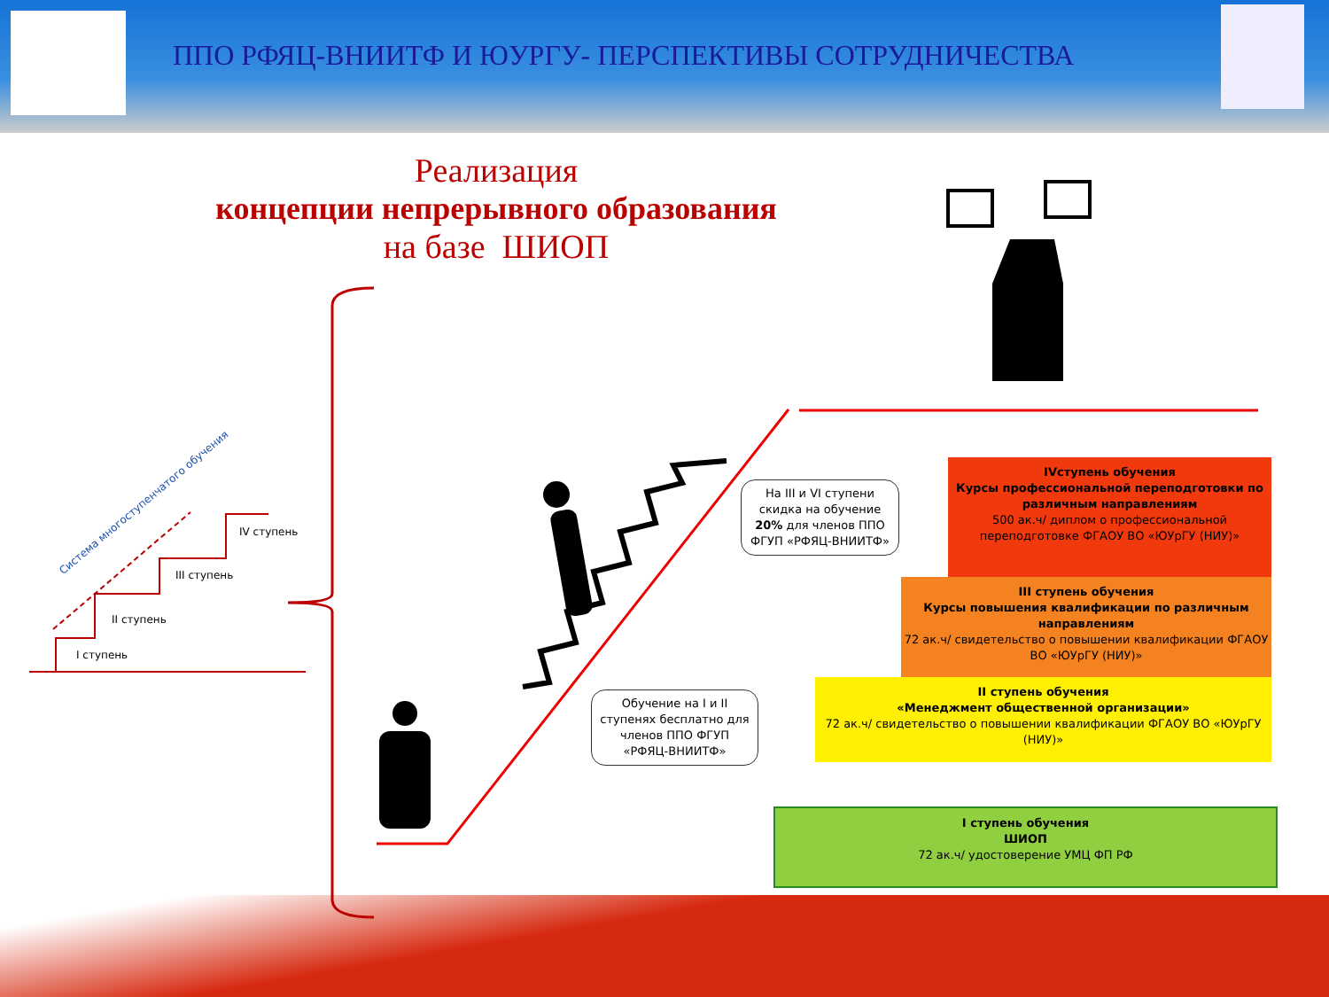ППО РФЯЦ-ВНИИТФ И ЮУРГУ- ПЕРСПЕКТИВЫ СОТРУДНИЧЕСТВА
Реализация
концепции непрерывного образования
на базе ШИОП
Система многоступенчатого обучения
I ступень
II ступень
III ступень
IV ступень
На III и VI ступени скидка на обучение 20% для членов ППО ФГУП «РФЯЦ-ВНИИТФ»
Обучение на I и II ступенях бесплатно для членов ППО ФГУП «РФЯЦ-ВНИИТФ»
IVступень обучения
Курсы профессиональной переподготовки по различным направлениям
500 ак.ч/ диплом о профессиональной переподготовке ФГАОУ ВО «ЮУрГУ (НИУ)»
III ступень обучения
Курсы повышения квалификации по различным направлениям
72 ак.ч/ свидетельство о повышении квалификации ФГАОУ ВО «ЮУрГУ (НИУ)»
II ступень обучения
«Менеджмент общественной организации»
72 ак.ч/ свидетельство о повышении квалификации ФГАОУ ВО «ЮУрГУ (НИУ)»
I ступень обучения
ШИОП
72 ак.ч/ удостоверение УМЦ ФП РФ